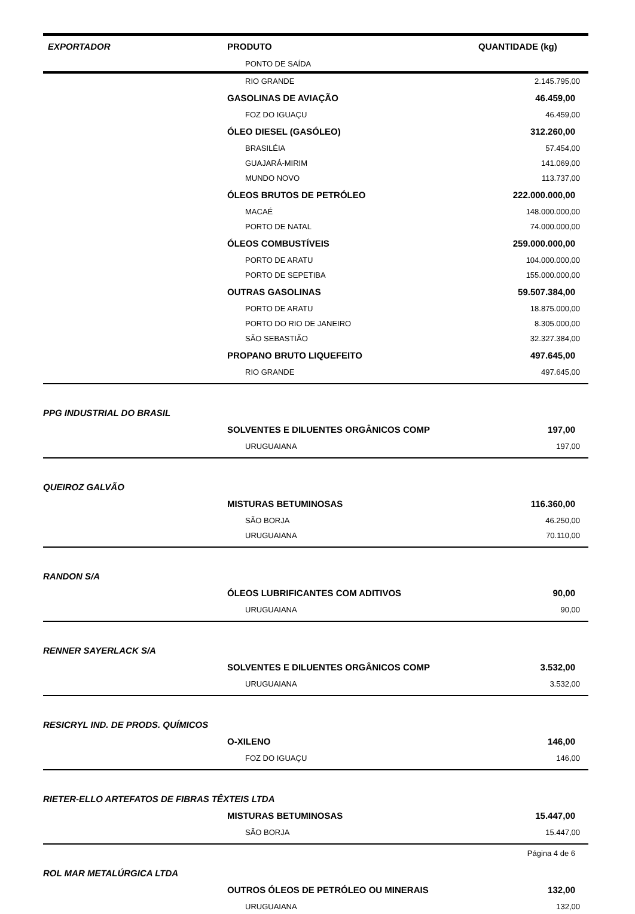| EXPORTADOR | PRODUTO | QUANTIDADE (kg) |
| --- | --- | --- |
| | PONTO DE SAÍDA | |
| | RIO GRANDE | 2.145.795,00 |
| | GASOLINAS DE AVIAÇÃO | 46.459,00 |
| | FOZ DO IGUAÇU | 46.459,00 |
| | ÓLEO DIESEL (GASÓLEO) | 312.260,00 |
| | BRASILÉIA | 57.454,00 |
| | GUAJARÁ-MIRIM | 141.069,00 |
| | MUNDO NOVO | 113.737,00 |
| | ÓLEOS BRUTOS DE PETRÓLEO | 222.000.000,00 |
| | MACAÉ | 148.000.000,00 |
| | PORTO DE NATAL | 74.000.000,00 |
| | ÓLEOS COMBUSTÍVEIS | 259.000.000,00 |
| | PORTO DE ARATU | 104.000.000,00 |
| | PORTO DE SEPETIBA | 155.000.000,00 |
| | OUTRAS GASOLINAS | 59.507.384,00 |
| | PORTO DE ARATU | 18.875.000,00 |
| | PORTO DO RIO DE JANEIRO | 8.305.000,00 |
| | SÃO SEBASTIÃO | 32.327.384,00 |
| | PROPANO BRUTO LIQUEFEITO | 497.645,00 |
| | RIO GRANDE | 497.645,00 |
| PPG INDUSTRIAL DO BRASIL | | |
| | SOLVENTES E DILUENTES ORGÂNICOS COMP | 197,00 |
| | URUGUAIANA | 197,00 |
| QUEIROZ GALVÃO | | |
| | MISTURAS BETUMINOSAS | 116.360,00 |
| | SÃO BORJA | 46.250,00 |
| | URUGUAIANA | 70.110,00 |
| RANDON S/A | | |
| | ÓLEOS LUBRIFICANTES COM ADITIVOS | 90,00 |
| | URUGUAIANA | 90,00 |
| RENNER SAYERLACK S/A | | |
| | SOLVENTES E DILUENTES ORGÂNICOS COMP | 3.532,00 |
| | URUGUAIANA | 3.532,00 |
| RESICRYL IND. DE PRODS. QUÍMICOS | | |
| | O-XILENO | 146,00 |
| | FOZ DO IGUAÇU | 146,00 |
| RIETER-ELLO ARTEFATOS DE FIBRAS TÊXTEIS LTDA | | |
| | MISTURAS BETUMINOSAS | 15.447,00 |
| | SÃO BORJA | 15.447,00 |
| ROL MAR METALÚRGICA LTDA | | |
| | OUTROS ÓLEOS DE PETRÓLEO OU MINERAIS | 132,00 |
| | URUGUAIANA | 132,00 |
Página 4 de 6